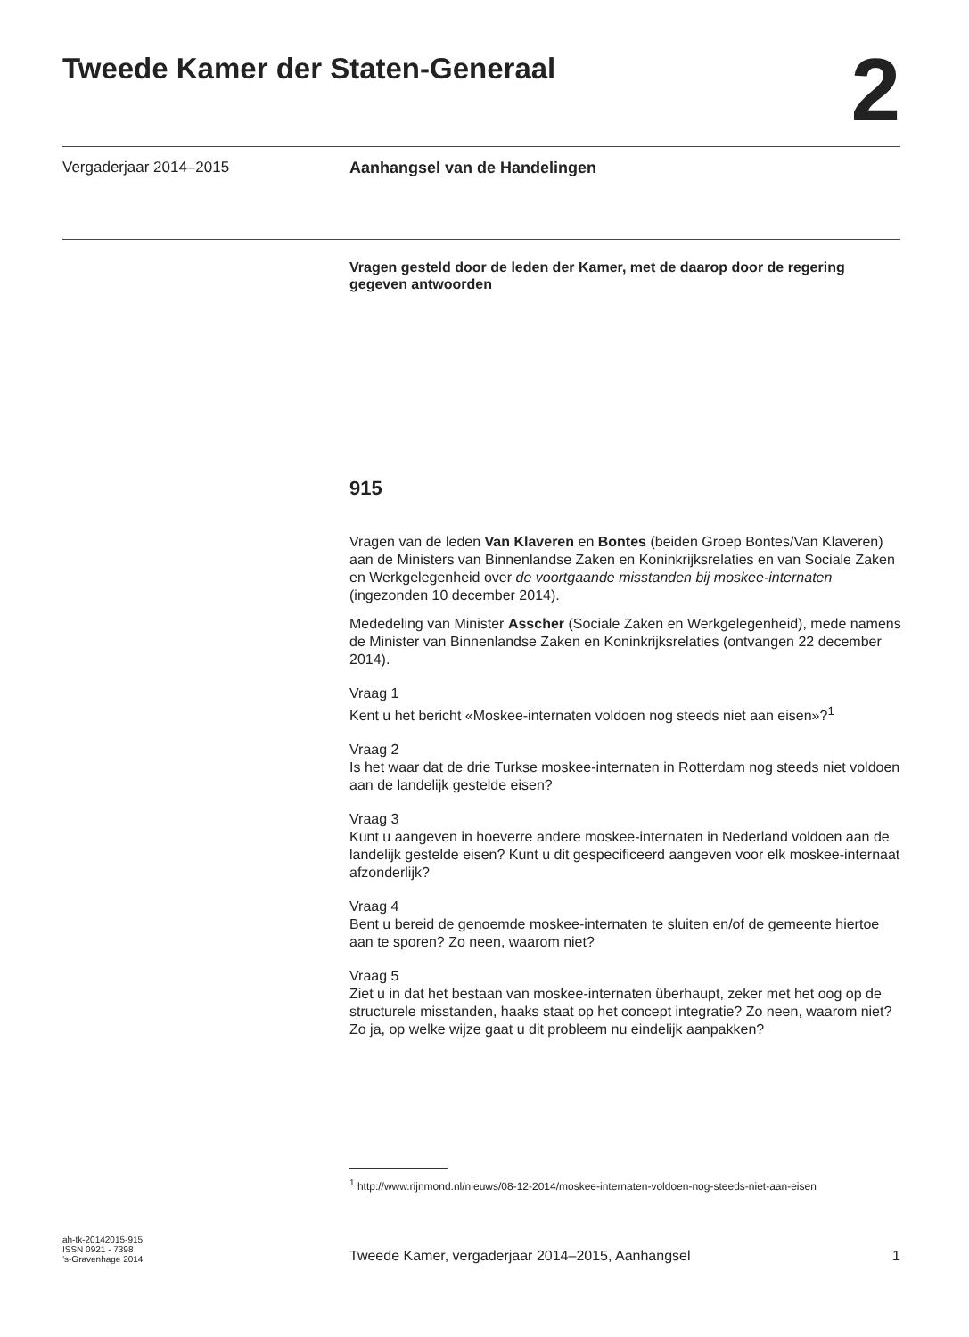Tweede Kamer der Staten-Generaal
2
Vergaderjaar 2014–2015 Aanhangsel van de Handelingen
Vragen gesteld door de leden der Kamer, met de daarop door de regering gegeven antwoorden
915
Vragen van de leden Van Klaveren en Bontes (beiden Groep Bontes/Van Klaveren) aan de Ministers van Binnenlandse Zaken en Koninkrijksrelaties en van Sociale Zaken en Werkgelegenheid over de voortgaande misstanden bij moskee-internaten (ingezonden 10 december 2014).
Mededeling van Minister Asscher (Sociale Zaken en Werkgelegenheid), mede namens de Minister van Binnenlandse Zaken en Koninkrijksrelaties (ontvangen 22 december 2014).
Vraag 1
Kent u het bericht «Moskee-internaten voldoen nog steeds niet aan eisen»?<sup>1</sup>
Vraag 2
Is het waar dat de drie Turkse moskee-internaten in Rotterdam nog steeds niet voldoen aan de landelijk gestelde eisen?
Vraag 3
Kunt u aangeven in hoeverre andere moskee-internaten in Nederland voldoen aan de landelijk gestelde eisen? Kunt u dit gespecificeerd aangeven voor elk moskee-internaat afzonderlijk?
Vraag 4
Bent u bereid de genoemde moskee-internaten te sluiten en/of de gemeente hiertoe aan te sporen? Zo neen, waarom niet?
Vraag 5
Ziet u in dat het bestaan van moskee-internaten überhaupt, zeker met het oog op de structurele misstanden, haaks staat op het concept integratie? Zo neen, waarom niet? Zo ja, op welke wijze gaat u dit probleem nu eindelijk aanpakken?
<sup>1</sup> http://www.rijnmond.nl/nieuws/08-12-2014/moskee-internaten-voldoen-nog-steeds-niet-aan-eisen
ah-tk-20142015-915
ISSN 0921 - 7398
’s-Gravenhage 2014
Tweede Kamer, vergaderjaar 2014–2015, Aanhangsel
1